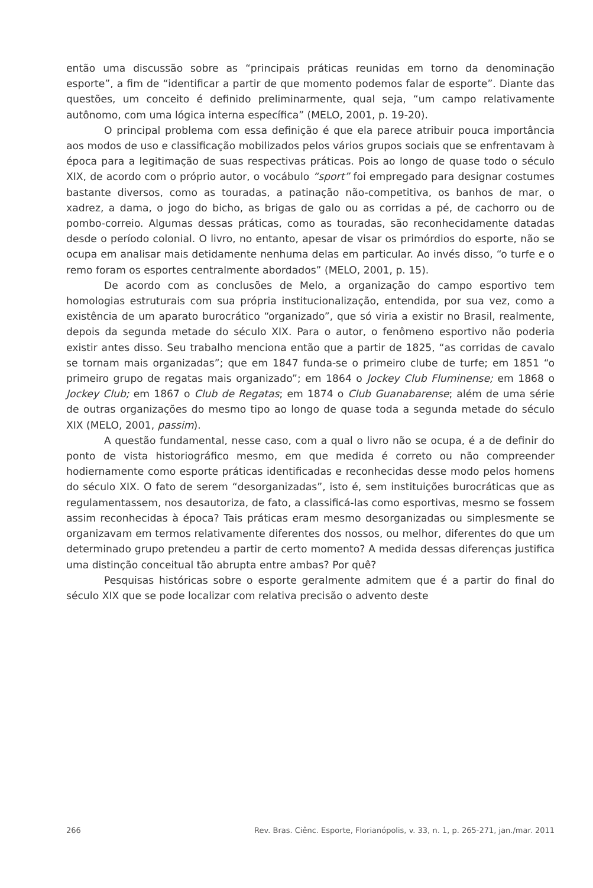então uma discussão sobre as “principais práticas reunidas em torno da denominação esporte”, a fim de “identificar a partir de que momento podemos falar de esporte”. Diante das questões, um conceito é definido preliminarmente, qual seja, “um campo relativamente autônomo, com uma lógica interna específica” (MELO, 2001, p. 19-20).
O principal problema com essa definição é que ela parece atribuir pouca importância aos modos de uso e classificação mobilizados pelos vários grupos sociais que se enfrentavam à época para a legitimação de suas respectivas práticas. Pois ao longo de quase todo o século XIX, de acordo com o próprio autor, o vocábulo “sport” foi empregado para designar costumes bastante diversos, como as touradas, a patinação não-competitiva, os banhos de mar, o xadrez, a dama, o jogo do bicho, as brigas de galo ou as corridas a pé, de cachorro ou de pombo-correio. Algumas dessas práticas, como as touradas, são reconhecidamente datadas desde o período colonial. O livro, no entanto, apesar de visar os primórdios do esporte, não se ocupa em analisar mais detidamente nenhuma delas em particular. Ao invés disso, “o turfe e o remo foram os esportes centralmente abordados” (MELO, 2001, p. 15).
De acordo com as conclusões de Melo, a organização do campo esportivo tem homologias estruturais com sua própria institucionalização, entendida, por sua vez, como a existência de um aparato burocrático “organizado”, que só viria a existir no Brasil, realmente, depois da segunda metade do século XIX. Para o autor, o fenômeno esportivo não poderia existir antes disso. Seu trabalho menciona então que a partir de 1825, “as corridas de cavalo se tornam mais organizadas”; que em 1847 funda-se o primeiro clube de turfe; em 1851 “o primeiro grupo de regatas mais organizado”; em 1864 o Jockey Club Fluminense; em 1868 o Jockey Club; em 1867 o Club de Regatas; em 1874 o Club Guanabarense; além de uma série de outras organizações do mesmo tipo ao longo de quase toda a segunda metade do século XIX (MELO, 2001, passim).
A questão fundamental, nesse caso, com a qual o livro não se ocupa, é a de definir do ponto de vista historiográfico mesmo, em que medida é correto ou não compreender hodiernamente como esporte práticas identificadas e reconhecidas desse modo pelos homens do século XIX. O fato de serem “desorganizadas”, isto é, sem instituições burocráticas que as regulamentassem, nos desautoriza, de fato, a classificá-las como esportivas, mesmo se fossem assim reconhecidas à época? Tais práticas eram mesmo desorganizadas ou simplesmente se organizavam em termos relativamente diferentes dos nossos, ou melhor, diferentes do que um determinado grupo pretendeu a partir de certo momento? A medida dessas diferenças justifica uma distinção conceitual tão abrupta entre ambas? Por quê?
Pesquisas históricas sobre o esporte geralmente admitem que é a partir do final do século XIX que se pode localizar com relativa precisão o advento deste
266 Rev. Bras. Ciênc. Esporte, Florianópolis, v. 33, n. 1, p. 265-271, jan./mar. 2011